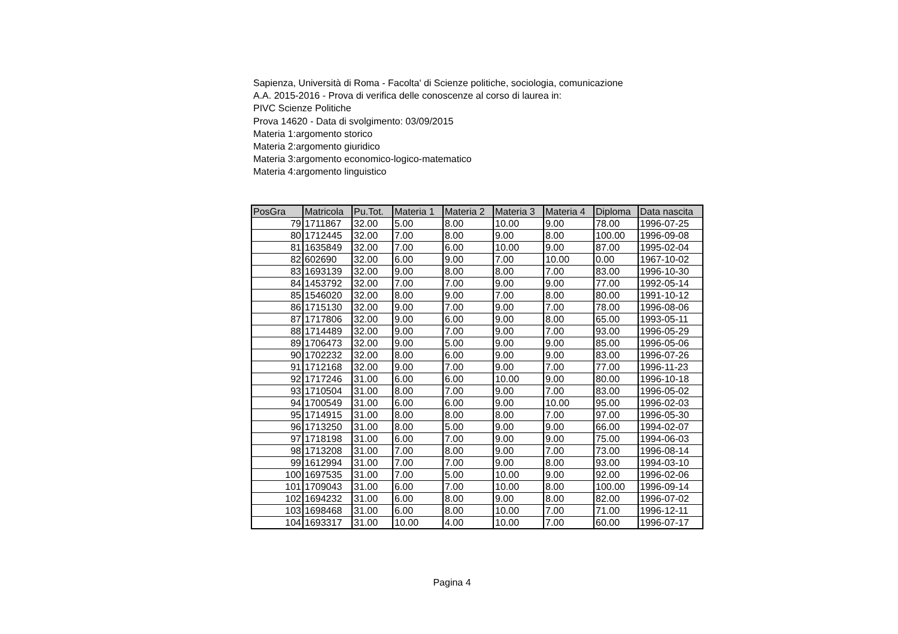Sapienza, Università di Roma - Facolta' di Scienze politiche, sociologia, comunicazione
A.A. 2015-2016 - Prova di verifica delle conoscenze al corso di laurea in:
PIVC Scienze Politiche
Prova 14620 - Data di svolgimento: 03/09/2015
Materia 1:argomento storico
Materia 2:argomento giuridico
Materia 3:argomento economico-logico-matematico
Materia 4:argomento linguistico
| PosGra | Matricola | Pu.Tot. | Materia 1 | Materia 2 | Materia 3 | Materia 4 | Diploma | Data nascita |
| --- | --- | --- | --- | --- | --- | --- | --- | --- |
| 79 | 1711867 | 32.00 | 5.00 | 8.00 | 10.00 | 9.00 | 78.00 | 1996-07-25 |
| 80 | 1712445 | 32.00 | 7.00 | 8.00 | 9.00 | 8.00 | 100.00 | 1996-09-08 |
| 81 | 1635849 | 32.00 | 7.00 | 6.00 | 10.00 | 9.00 | 87.00 | 1995-02-04 |
| 82 | 602690 | 32.00 | 6.00 | 9.00 | 7.00 | 10.00 | 0.00 | 1967-10-02 |
| 83 | 1693139 | 32.00 | 9.00 | 8.00 | 8.00 | 7.00 | 83.00 | 1996-10-30 |
| 84 | 1453792 | 32.00 | 7.00 | 7.00 | 9.00 | 9.00 | 77.00 | 1992-05-14 |
| 85 | 1546020 | 32.00 | 8.00 | 9.00 | 7.00 | 8.00 | 80.00 | 1991-10-12 |
| 86 | 1715130 | 32.00 | 9.00 | 7.00 | 9.00 | 7.00 | 78.00 | 1996-08-06 |
| 87 | 1717806 | 32.00 | 9.00 | 6.00 | 9.00 | 8.00 | 65.00 | 1993-05-11 |
| 88 | 1714489 | 32.00 | 9.00 | 7.00 | 9.00 | 7.00 | 93.00 | 1996-05-29 |
| 89 | 1706473 | 32.00 | 9.00 | 5.00 | 9.00 | 9.00 | 85.00 | 1996-05-06 |
| 90 | 1702232 | 32.00 | 8.00 | 6.00 | 9.00 | 9.00 | 83.00 | 1996-07-26 |
| 91 | 1712168 | 32.00 | 9.00 | 7.00 | 9.00 | 7.00 | 77.00 | 1996-11-23 |
| 92 | 1717246 | 31.00 | 6.00 | 6.00 | 10.00 | 9.00 | 80.00 | 1996-10-18 |
| 93 | 1710504 | 31.00 | 8.00 | 7.00 | 9.00 | 7.00 | 83.00 | 1996-05-02 |
| 94 | 1700549 | 31.00 | 6.00 | 6.00 | 9.00 | 10.00 | 95.00 | 1996-02-03 |
| 95 | 1714915 | 31.00 | 8.00 | 8.00 | 8.00 | 7.00 | 97.00 | 1996-05-30 |
| 96 | 1713250 | 31.00 | 8.00 | 5.00 | 9.00 | 9.00 | 66.00 | 1994-02-07 |
| 97 | 1718198 | 31.00 | 6.00 | 7.00 | 9.00 | 9.00 | 75.00 | 1994-06-03 |
| 98 | 1713208 | 31.00 | 7.00 | 8.00 | 9.00 | 7.00 | 73.00 | 1996-08-14 |
| 99 | 1612994 | 31.00 | 7.00 | 7.00 | 9.00 | 8.00 | 93.00 | 1994-03-10 |
| 100 | 1697535 | 31.00 | 7.00 | 5.00 | 10.00 | 9.00 | 92.00 | 1996-02-06 |
| 101 | 1709043 | 31.00 | 6.00 | 7.00 | 10.00 | 8.00 | 100.00 | 1996-09-14 |
| 102 | 1694232 | 31.00 | 6.00 | 8.00 | 9.00 | 8.00 | 82.00 | 1996-07-02 |
| 103 | 1698468 | 31.00 | 6.00 | 8.00 | 10.00 | 7.00 | 71.00 | 1996-12-11 |
| 104 | 1693317 | 31.00 | 10.00 | 4.00 | 10.00 | 7.00 | 60.00 | 1996-07-17 |
Pagina 4